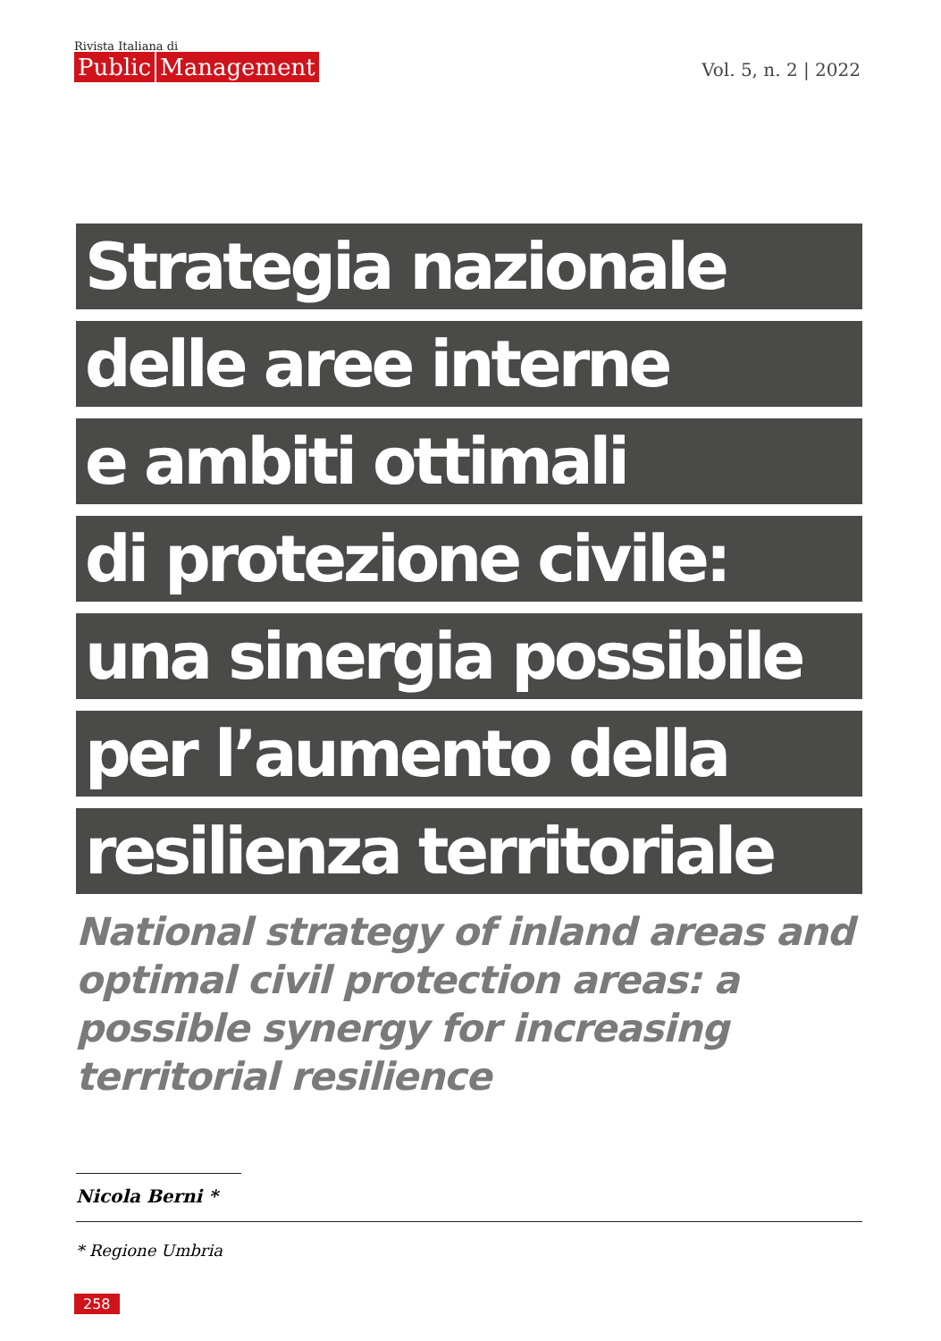Rivista Italiana di
Public Management
Vol. 5, n. 2 | 2022
Strategia nazionale
delle aree interne
e ambiti ottimali
di protezione civile:
una sinergia possibile
per l’aumento della
resilienza territoriale
National strategy of inland areas and optimal civil protection areas: a possible synergy for increasing territorial resilience
Nicola Berni *
* Regione Umbria
258